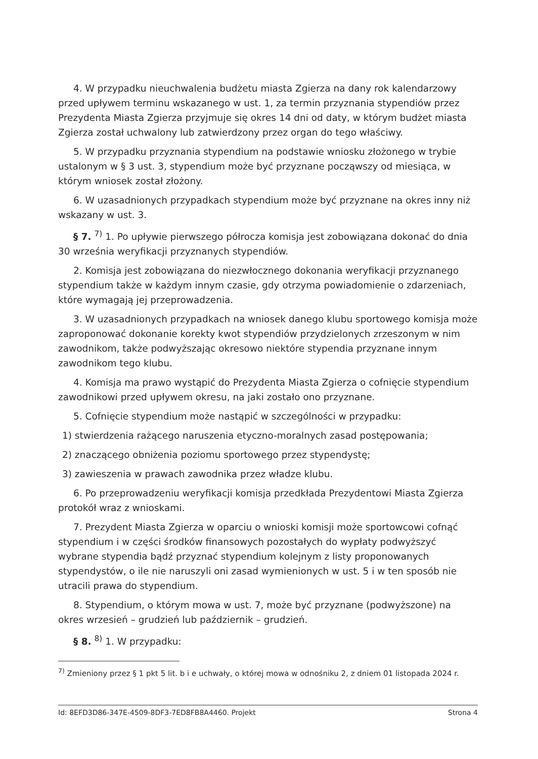4. W przypadku nieuchwalenia budżetu miasta Zgierza na dany rok kalendarzowy przed upływem terminu wskazanego w ust. 1, za termin przyznania stypendiów przez Prezydenta Miasta Zgierza przyjmuje się okres 14 dni od daty, w którym budżet miasta Zgierza został uchwalony lub zatwierdzony przez organ do tego właściwy.
5. W przypadku przyznania stypendium na podstawie wniosku złożonego w trybie ustalonym w § 3 ust. 3, stypendium może być przyznane począwszy od miesiąca, w którym wniosek został złożony.
6. W uzasadnionych przypadkach stypendium może być przyznane na okres inny niż wskazany w ust. 3.
§ 7. <sup>7)</sup> 1. Po upływie pierwszego półrocza komisja jest zobowiązana dokonać do dnia 30 września weryfikacji przyznanych stypendiów.
2. Komisja jest zobowiązana do niezwłocznego dokonania weryfikacji przyznanego stypendium także w każdym innym czasie, gdy otrzyma powiadomienie o zdarzeniach, które wymagają jej przeprowadzenia.
3. W uzasadnionych przypadkach na wniosek danego klubu sportowego komisja może zaproponować dokonanie korekty kwot stypendiów przydzielonych zrzeszonym w nim zawodnikom, także podwyższając okresowo niektóre stypendia przyznane innym zawodnikom tego klubu.
4. Komisja ma prawo wystąpić do Prezydenta Miasta Zgierza o cofnięcie stypendium zawodnikowi przed upływem okresu, na jaki zostało ono przyznane.
5. Cofnięcie stypendium może nastąpić w szczególności w przypadku:
1) stwierdzenia rażącego naruszenia etyczno-moralnych zasad postępowania;
2) znaczącego obniżenia poziomu sportowego przez stypendystę;
3) zawieszenia w prawach zawodnika przez władze klubu.
6. Po przeprowadzeniu weryfikacji komisja przedkłada Prezydentowi Miasta Zgierza protokół wraz z wnioskami.
7. Prezydent Miasta Zgierza w oparciu o wnioski komisji może sportowcowi cofnąć stypendium i w części środków finansowych pozostałych do wypłaty podwyższyć wybrane stypendia bądź przyznać stypendium kolejnym z listy proponowanych stypendystów, o ile nie naruszyli oni zasad wymienionych w ust. 5 i w ten sposób nie utracili prawa do stypendium.
8. Stypendium, o którym mowa w ust. 7, może być przyznane (podwyższone) na okres wrzesień – grudzień lub październik – grudzień.
§ 8. <sup>8)</sup> 1. W przypadku:
<sup>7)</sup> Zmieniony przez § 1 pkt 5 lit. b i e uchwały, o której mowa w odnośniku 2, z dniem 01 listopada 2024 r.
Id: 8EFD3D86-347E-4509-8DF3-7ED8FB8A4460. Projekt Strona 4